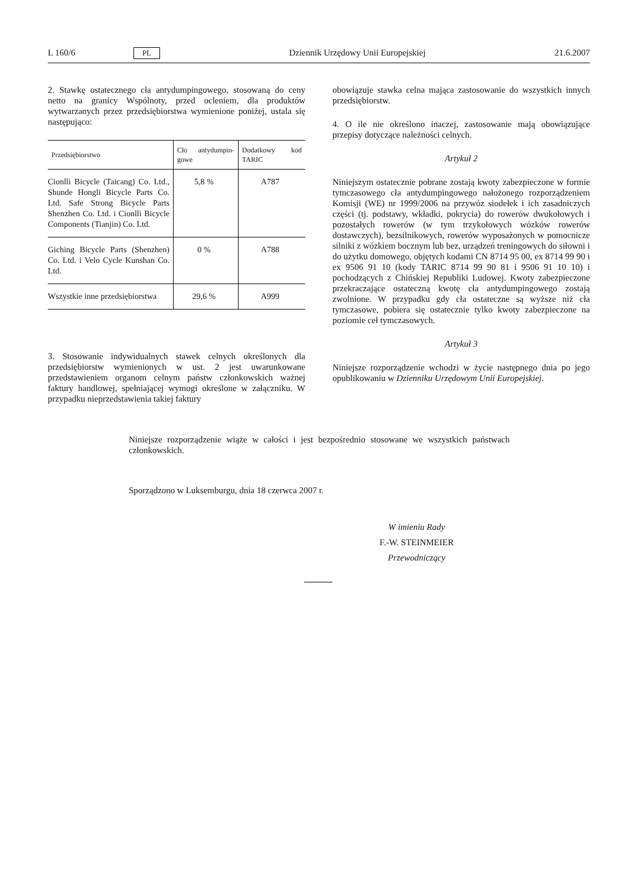L 160/6 PL Dziennik Urzędowy Unii Europejskiej 21.6.2007
2. Stawkę ostatecznego cła antydumpingowego, stosowaną do ceny netto na granicy Wspólnoty, przed ocleniem, dla produktów wytwarzanych przez przedsiębiorstwa wymienione poniżej, ustala się następująco:
| Przedsiębiorstwo | Cło antydumpin-gowe | Dodatkowy kod TARIC |
| --- | --- | --- |
| Cionlli Bicycle (Taicang) Co. Ltd., Shunde Hongli Bicycle Parts Co. Ltd. Safe Strong Bicycle Parts Shenzhen Co. Ltd. i Cionlli Bicycle Components (Tianjin) Co. Ltd. | 5,8 % | A787 |
| Giching Bicycle Parts (Shenzhen) Co. Ltd. i Velo Cycle Kunshan Co. Ltd. | 0 % | A788 |
| Wszystkie inne przedsiębiorstwa | 29,6 % | A999 |
3. Stosowanie indywidualnych stawek celnych określonych dla przedsiębiorstw wymienionych w ust. 2 jest uwarunkowane przedstawieniem organom celnym państw członkowskich ważnej faktury handlowej, spełniającej wymogi określone w załączniku. W przypadku nieprzedstawienia takiej faktury
obowiązuje stawka celna mająca zastosowanie do wszystkich innych przedsiębiorstw.
4. O ile nie określono inaczej, zastosowanie mają obowiązujące przepisy dotyczące należności celnych.
Artykuł 2
Niniejszym ostatecznie pobrane zostają kwoty zabezpieczone w formie tymczasowego cła antydumpingowego nałożonego rozporządzeniem Komisji (WE) nr 1999/2006 na przywóz siodełek i ich zasadniczych części (tj. podstawy, wkładki, pokrycia) do rowerów dwukołowych i pozostałych rowerów (w tym trzykołowych wózków rowerów dostawczych), bezsilnikowych, rowerów wyposażonych w pomocnicze silniki z wózkiem bocznym lub bez, urządzeń treningowych do siłowni i do użytku domowego, objętych kodami CN 8714 95 00, ex 8714 99 90 i ex 9506 91 10 (kody TARIC 8714 99 90 81 i 9506 91 10 10) i pochodzących z Chińskiej Republiki Ludowej. Kwoty zabezpieczone przekraczające ostateczną kwotę cła antydumpingowego zostają zwolnione. W przypadku gdy cła ostateczne są wyższe niż cła tymczasowe, pobiera się ostatecznie tylko kwoty zabezpieczone na poziomie ceł tymczasowych.
Artykuł 3
Niniejsze rozporządzenie wchodzi w życie następnego dnia po jego opublikowaniu w Dzienniku Urzędowym Unii Europejskiej.
Niniejsze rozporządzenie wiąże w całości i jest bezpośrednio stosowane we wszystkich państwach członkowskich.
Sporządzono w Luksemburgu, dnia 18 czerwca 2007 r.
W imieniu Rady
F.-W. STEINMEIER
Przewodniczący